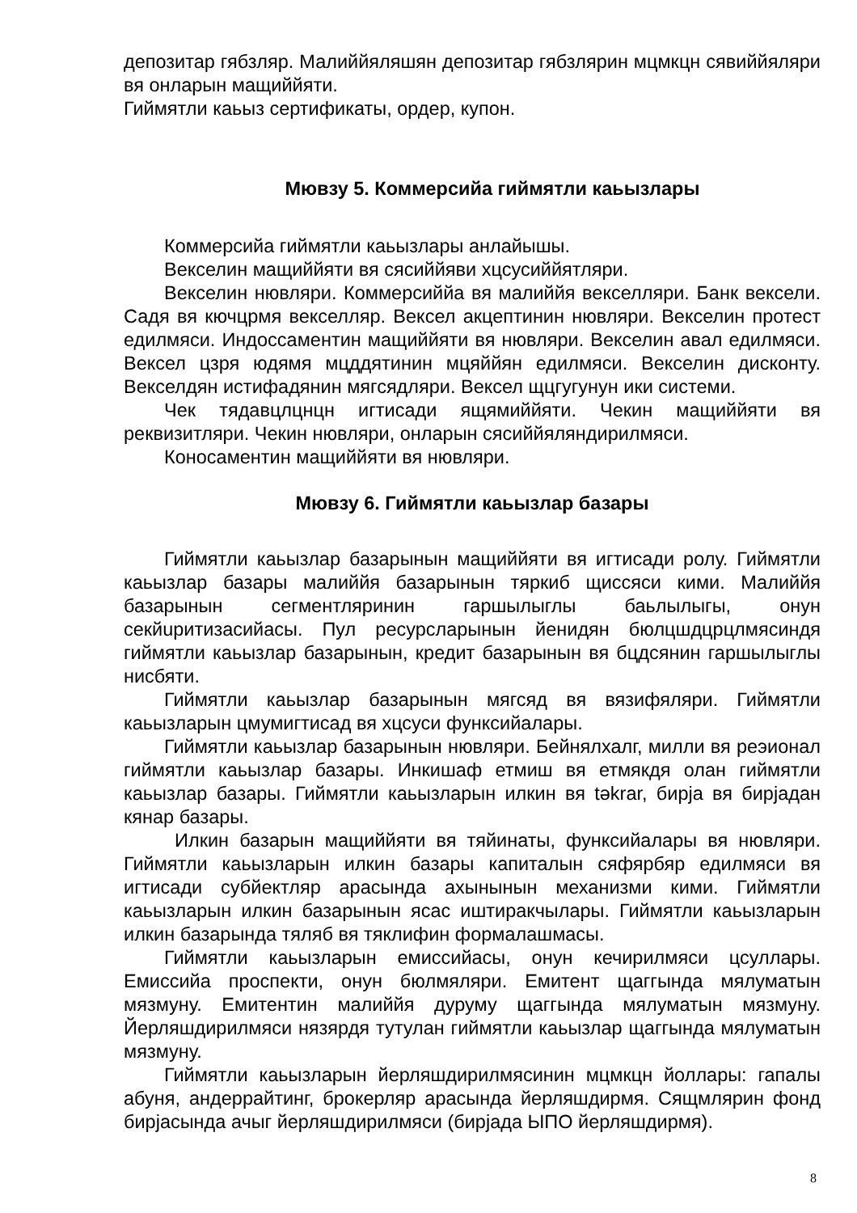депозитар гябзляр. Малиййяляшян депозитар гябзлярин мцмкцн сявиййяляри вя онларын мащиййяти.
Гиймятли каьыз сертификаты, ордер, купон.
Мювзу 5. Коммерсийа гиймятли каьызлары
Коммерсийа гиймятли каьызлары анлайышы.
Векселин мащиййяти вя сясиййяви хцсусиййятляри.
Векселин нювляри. Коммерсиййа вя малиййя векселляри. Банк вексели. Садя вя кючцрмя векселляр. Вексел акцептинин нювляри. Векселин протест едилмяси. Индоссаментин мащиййяти вя нювляри. Векселин авал едилмяси. Вексел цзря юдямя мцддятинин мцяййян едилмяси. Векселин дисконту. Векселдян истифадянин мягсядляри. Вексел щцгугунун ики системи.
Чек тядавцлцнцн игтисади ящямиййяти. Чекин мащиййяти вя реквизитляри. Чекин нювляри, онларын сясиййяляндирилмяси.
Коносаментин мащиййяти вя нювляри.
Мювзу 6. Гиймятли каьызлар базары
Гиймятли каьызлар базарынын мащиййяти вя игтисади ролу. Гиймятли каьызлар базары малиййя базарынын тяркиб щиссяси кими. Малиййя базарынын сегментляринин гаршылыглы баьлылыгы, онун секйuритизасийасы. Пул ресурсларынын йенидян бюлцшдцрцлмясиндя гиймятли каьызлар базарынын, кредит базарынын вя бцдсянин гаршылыглы нисбяти.
Гиймятли каьызлар базарынын мягсяд вя вязифяляри. Гиймятли каьызларын цмумигтисад вя хцсуси функсийалары.
Гиймятли каьызлар базарынын нювляри. Бейнялхалг, милли вя реэионал гиймятли каьызлар базары. Инкишаф етмиш вя етмякдя олан гиймятли каьызлар базары. Гиймятли каьызларын илкин вя təkrar, бирjа вя бирjадан кянар базары.
Илкин базарын мащиййяти вя тяйинаты, функсийалары вя нювляри. Гиймятли каьызларын илкин базары капиталын сяфярбяр едилмяси вя игтисади субйектляр арасында ахынынын механизми кими. Гиймятли каьызларын илкин базарынын ясас иштиракчылары. Гиймятли каьызларын илкин базарында тяляб вя тяклифин формалашмасы.
Гиймятли каьызларын емиссийасы, онун кечирилмяси цсуллары. Емиссийа проспекти, онун бюлмяляри. Емитент щаггында мялуматын мязмуну. Емитентин малиййя дуруму щаггында мялуматын мязмуну. Йерляшдирилмяси нязярдя тутулан гиймятли каьызлар щаггында мялуматын мязмуну.
Гиймятли каьызларын йерляшдирилмясинин мцмкцн йоллары: гапалы абуня, андеррайтинг, брокерляр арасында йерляшдирмя. Сящмлярин фонд бирjасында ачыг йерляшдирилмяси (бирjада ЫПО йерляшдирмя).
8